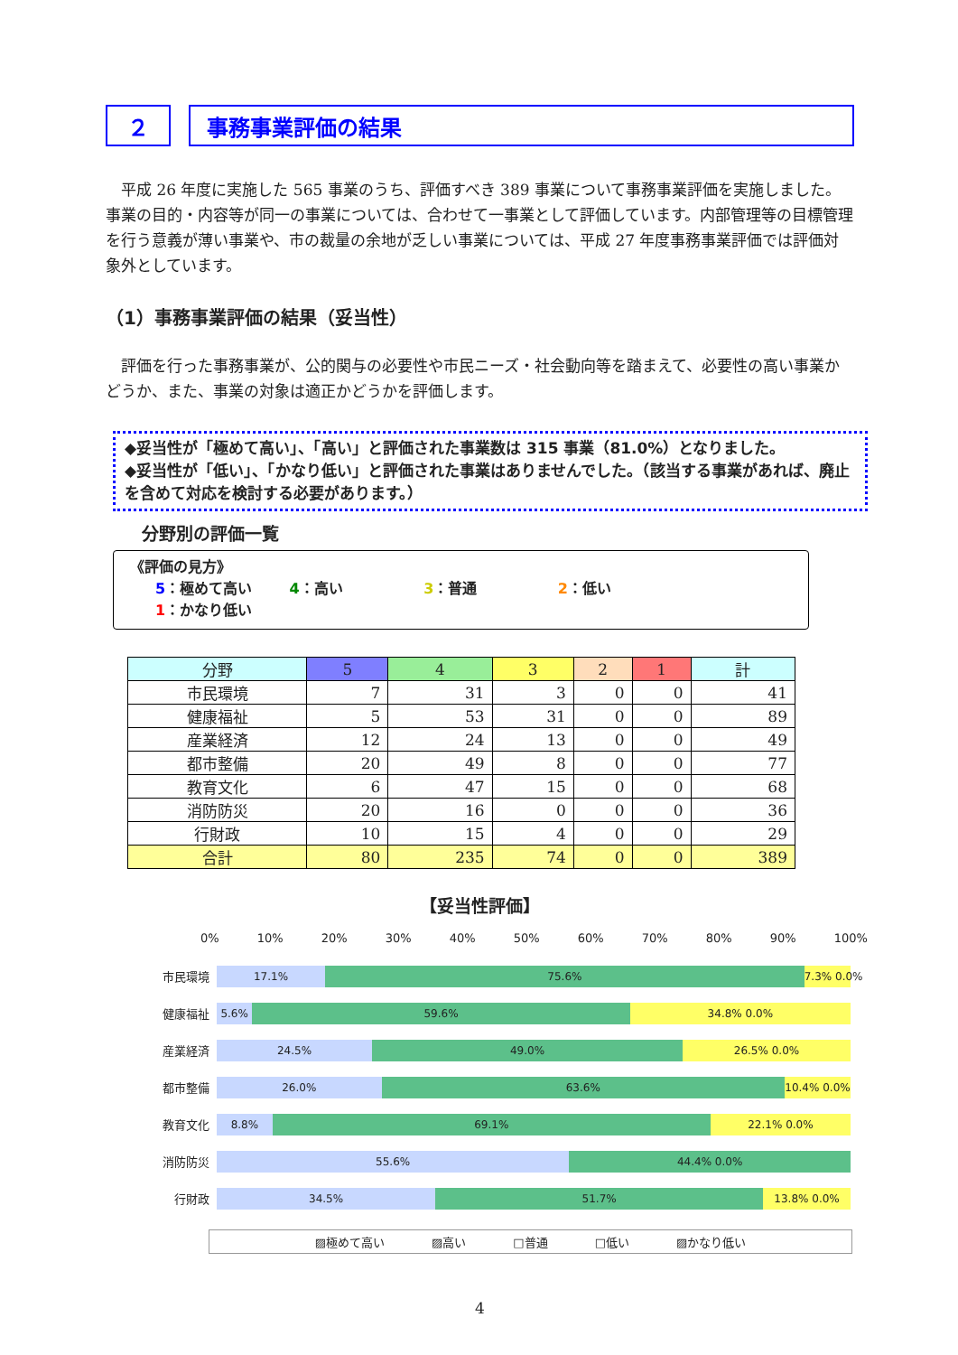２ 事務事業評価の結果
　平成 26 年度に実施した 565 事業のうち、評価すべき 389 事業について事務事業評価を実施しました。事業の目的・内容等が同一の事業については、合わせて一事業として評価しています。内部管理等の目標管理を行う意義が薄い事業や、市の裁量の余地が乏しい事業については、平成 27 年度事務事業評価では評価対象外としています。
（1）事務事業評価の結果（妥当性）
　評価を行った事務事業が、公的関与の必要性や市民ニーズ・社会動向等を踏まえて、必要性の高い事業かどうか、また、事業の対象は適正かどうかを評価します。
◆妥当性が「極めて高い」、「高い」と評価された事業数は 315 事業（81.0%）となりました。
◆妥当性が「低い」、「かなり低い」と評価された事業はありませんでした。（該当する事業があれば、廃止を含めて対応を検討する必要があります。）
分野別の評価一覧
《評価の見方》
5：極めて高い 4：高い 3：普通 2：低い 1：かなり低い
| 分野 | 5 | 4 | 3 | 2 | 1 | 計 |
| --- | --- | --- | --- | --- | --- | --- |
| 市民環境 | 7 | 31 | 3 | 0 | 0 | 41 |
| 健康福祉 | 5 | 53 | 31 | 0 | 0 | 89 |
| 産業経済 | 12 | 24 | 13 | 0 | 0 | 49 |
| 都市整備 | 20 | 49 | 8 | 0 | 0 | 77 |
| 教育文化 | 6 | 47 | 15 | 0 | 0 | 68 |
| 消防防災 | 20 | 16 | 0 | 0 | 0 | 36 |
| 行財政 | 10 | 15 | 4 | 0 | 0 | 29 |
| 合計 | 80 | 235 | 74 | 0 | 0 | 389 |
【妥当性評価】
0% 10% 20% 30% 40% 50% 60% 70% 80% 90% 100%
市民環境
17.1% 75.6% 7.3% 0.0%
健康福祉
5.6% 59.6% 34.8% 0.0%
産業経済
24.5% 49.0% 26.5% 0.0%
都市整備
26.0% 63.6% 10.4% 0.0%
教育文化
8.8% 69.1% 22.1% 0.0%
消防防災
55.6% 44.4% 0.0%
行財政
34.5% 51.7% 13.8% 0.0%
▨極めて高い　　　　▨高い　　　　□普通　　　　□低い　　　　▨かなり低い
4